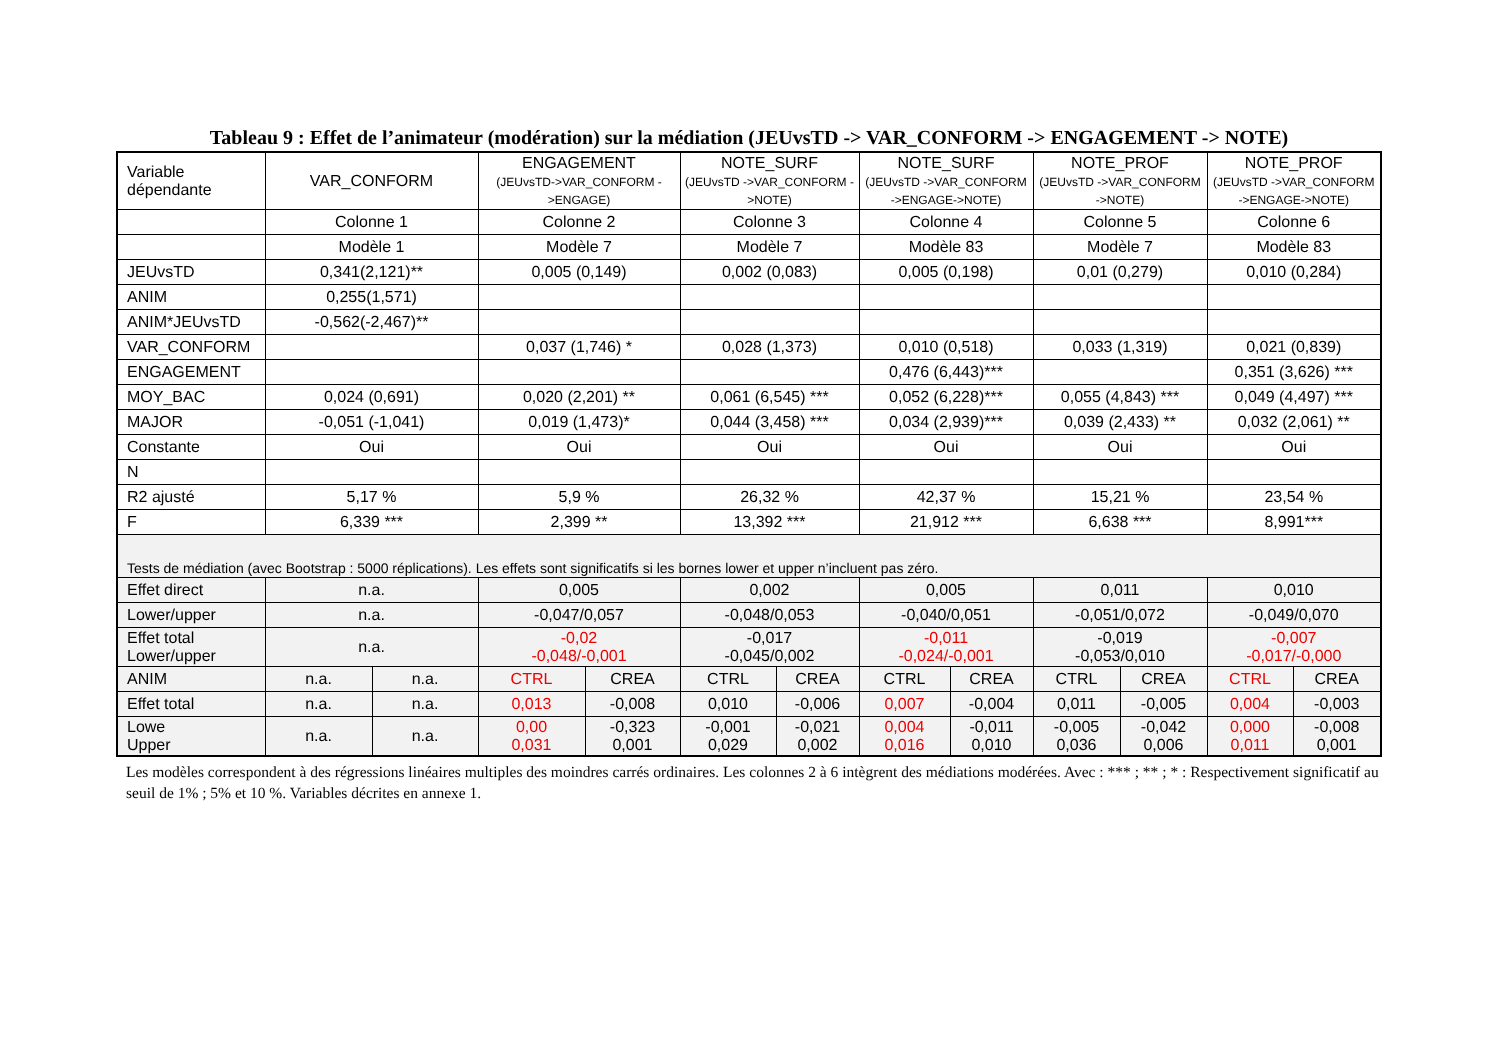Tableau 9 : Effet de l’animateur (modération) sur la médiation (JEUvsTD -> VAR_CONFORM -> ENGAGEMENT -> NOTE)
| Variable dépendante | VAR_CONFORM | | ENGAGEMENT (JEUvsTD->VAR_CONFORM ->ENGAGE) | | NOTE_SURF (JEUvsTD ->VAR_CONFORM ->NOTE) | | NOTE_SURF (JEUvsTD ->VAR_CONFORM ->ENGAGE->NOTE) | | NOTE_PROF (JEUvsTD ->VAR_CONFORM ->NOTE) | | NOTE_PROF (JEUvsTD ->VAR_CONFORM ->ENGAGE->NOTE) | |
| --- | --- | --- | --- | --- | --- | --- | --- | --- | --- | --- | --- | --- |
| | Colonne 1 | | Colonne 2 | | Colonne 3 | | Colonne 4 | | Colonne 5 | | Colonne 6 | |
| | Modèle 1 | | Modèle 7 | | Modèle 7 | | Modèle 83 | | Modèle 7 | | Modèle 83 | |
| JEUvsTD | 0,341(2,121)** | | 0,005 (0,149) | | 0,002 (0,083) | | 0,005 (0,198) | | 0,01 (0,279) | | 0,010 (0,284) | |
| ANIM | 0,255(1,571) | | | | | | | | | | | |
| ANIM*JEUvsTD | -0,562(-2,467)** | | | | | | | | | | | |
| VAR_CONFORM | | | 0,037 (1,746) * | | 0,028 (1,373) | | 0,010 (0,518) | | 0,033 (1,319) | | 0,021 (0,839) | |
| ENGAGEMENT | | | | | | | 0,476 (6,443)*** | | | | 0,351 (3,626) *** | |
| MOY_BAC | 0,024 (0,691) | | 0,020 (2,201) ** | | 0,061 (6,545) *** | | 0,052 (6,228)*** | | 0,055 (4,843) *** | | 0,049 (4,497) *** | |
| MAJOR | -0,051 (-1,041) | | 0,019 (1,473)* | | 0,044 (3,458) *** | | 0,034 (2,939)*** | | 0,039 (2,433) ** | | 0,032 (2,061) ** | |
| Constante | Oui | | Oui | | Oui | | Oui | | Oui | | Oui | |
| N | | | | | | | | | | | | |
| R2 ajusté | 5,17 % | | 5,9 % | | 26,32 % | | 42,37 % | | 15,21 % | | 23,54 % | |
| F | 6,339 *** | | 2,399 ** | | 13,392 *** | | 21,912 *** | | 6,638 *** | | 8,991*** | |
| Tests de médiation (avec Bootstrap : 5000 réplications). Les effets sont significatifs si les bornes lower et upper n’incluent pas zéro. | | | | | | | | | | | | |
| Effet direct | n.a. | | 0,005 | | 0,002 | | 0,005 | | 0,011 | | 0,010 | |
| Lower/upper | n.a. | | -0,047/0,057 | | -0,048/0,053 | | -0,040/0,051 | | -0,051/0,072 | | -0,049/0,070 | |
| Effet total Lower/upper | n.a. | | -0,02 -0,048/-0,001 | | -0,017 -0,045/0,002 | | -0,011 -0,024/-0,001 | | -0,019 -0,053/0,010 | | -0,007 -0,017/-0,000 | |
| ANIM | n.a. | n.a. | CTRL | CREA | CTRL | CREA | CTRL | CREA | CTRL | CREA | CTRL | CREA |
| Effet total | n.a. | n.a. | 0,013 | -0,008 | 0,010 | -0,006 | 0,007 | -0,004 | 0,011 | -0,005 | 0,004 | -0,003 |
| Lowe Upper | n.a. | n.a. | 0,00 0,031 | -0,323 0,001 | -0,001 0,029 | -0,021 0,002 | 0,004 0,016 | -0,011 0,010 | -0,005 0,036 | -0,042 0,006 | 0,000 0,011 | -0,008 0,001 |
Les modèles correspondent à des régressions linéaires multiples des moindres carrés ordinaires. Les colonnes 2 à 6 intègrent des médiations modérées. Avec : *** ; ** ; * : Respectivement significatif au seuil de 1% ; 5% et 10 %. Variables décrites en annexe 1.